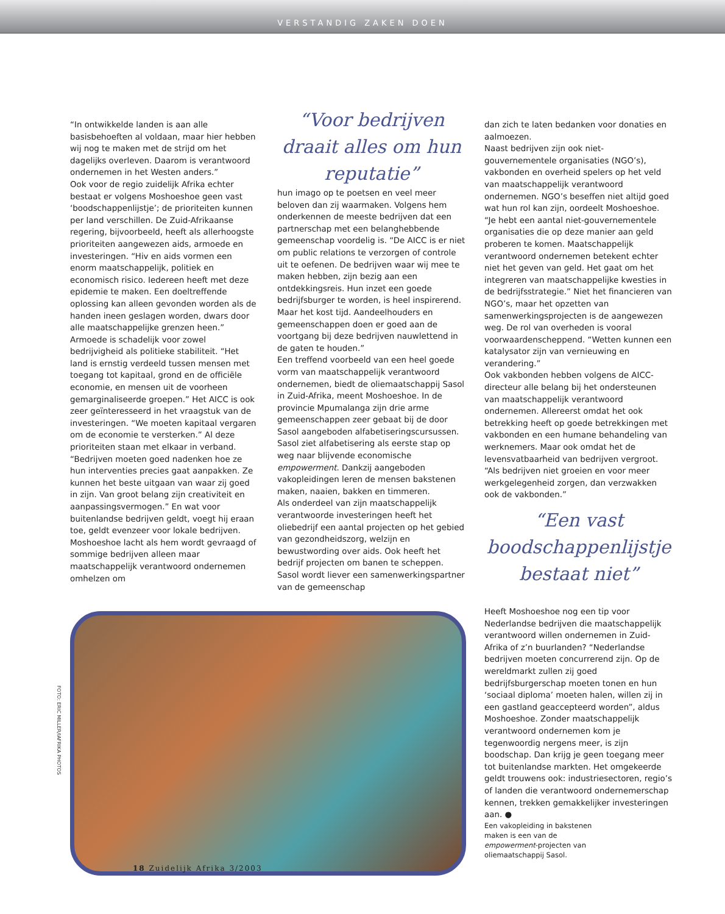VERSTANDIG ZAKEN DOEN
“In ontwikkelde landen is aan alle basisbehoeften al voldaan, maar hier hebben wij nog te maken met de strijd om het dagelijks overleven. Daarom is verantwoord ondernemen in het Westen anders.”
Ook voor de regio zuidelijk Afrika echter bestaat er volgens Moshoeshoe geen vast ‘boodschappenlijstje’; de prioriteiten kunnen per land verschillen. De Zuid-Afrikaanse regering, bijvoorbeeld, heeft als allerhoogste prioriteiten aangewezen aids, armoede en investeringen. “Hiv en aids vormen een enorm maatschappelijk, politiek en economisch risico. Iedereen heeft met deze epidemie te maken. Een doeltreffende oplossing kan alleen gevonden worden als de handen ineen geslagen worden, dwars door alle maatschappelijke grenzen heen.”
Armoede is schadelijk voor zowel bedrijvigheid als politieke stabiliteit. “Het land is ernstig verdeeld tussen mensen met toegang tot kapitaal, grond en de officiële economie, en mensen uit de voorheen gemarginaliseerde groepen.” Het AICC is ook zeer geïnteresseerd in het vraagstuk van de investeringen. “We moeten kapitaal vergaren om de economie te versterken.” Al deze prioriteiten staan met elkaar in verband. “Bedrijven moeten goed nadenken hoe ze hun interventies precies gaat aanpakken. Ze kunnen het beste uitgaan van waar zij goed in zijn. Van groot belang zijn creativiteit en aanpassingsvermogen.” En wat voor buitenlandse bedrijven geldt, voegt hij eraan toe, geldt evenzeer voor lokale bedrijven.
Moshoeshoe lacht als hem wordt gevraagd of sommige bedrijven alleen maar maatschappelijk verantwoord ondernemen omhelzen om
“Voor bedrijven draait alles om hun reputatie”
hun imago op te poetsen en veel meer beloven dan zij waarmaken. Volgens hem onderkennen de meeste bedrijven dat een partnerschap met een belanghebbende gemeenschap voordelig is. “De AICC is er niet om public relations te verzorgen of controle uit te oefenen. De bedrijven waar wij mee te maken hebben, zijn bezig aan een ontdekkingsreis. Hun inzet een goede bedrijfsburger te worden, is heel inspirerend. Maar het kost tijd. Aandeelhouders en gemeenschappen doen er goed aan de voortgang bij deze bedrijven nauwlettend in de gaten te houden.”
Een treffend voorbeeld van een heel goede vorm van maatschappelijk verantwoord ondernemen, biedt de oliemaatschappij Sasol in Zuid-Afrika, meent Moshoeshoe. In de provincie Mpumalanga zijn drie arme gemeenschappen zeer gebaat bij de door Sasol aangeboden alfabetiseringscursussen. Sasol ziet alfabetisering als eerste stap op weg naar blijvende economische empowerment. Dankzij aangeboden vakopleidingen leren de mensen bakstenen maken, naaien, bakken en timmeren.
Als onderdeel van zijn maatschappelijk verantwoorde investeringen heeft het oliebedrijf een aantal projecten op het gebied van gezondheidszorg, welzijn en bewustwording over aids. Ook heeft het bedrijf projecten om banen te scheppen. Sasol wordt liever een samenwerkingspartner van de gemeenschap
dan zich te laten bedanken voor donaties en aalmoezen.
Naast bedrijven zijn ook niet-gouvernementele organisaties (NGO’s), vakbonden en overheid spelers op het veld van maatschappelijk verantwoord ondernemen. NGO’s beseffen niet altijd goed wat hun rol kan zijn, oordeelt Moshoeshoe. “Je hebt een aantal niet-gouvernementele organisaties die op deze manier aan geld proberen te komen. Maatschappelijk verantwoord ondernemen betekent echter niet het geven van geld. Het gaat om het integreren van maatschappelijke kwesties in de bedrijfsstrategie.” Niet het financieren van NGO’s, maar het opzetten van samenwerkingsprojecten is de aangewezen weg. De rol van overheden is vooral voorwaardenscheppend. “Wetten kunnen een katalysator zijn van vernieuwing en verandering.”
Ook vakbonden hebben volgens de AICC-directeur alle belang bij het ondersteunen van maatschappelijk verantwoord ondernemen. Allereerst omdat het ook betrekking heeft op goede betrekkingen met vakbonden en een humane behandeling van werknemers. Maar ook omdat het de levensvatbaarheid van bedrijven vergroot. “Als bedrijven niet groeien en voor meer werkgelegenheid zorgen, dan verzwakken ook de vakbonden.”
“Een vast boodschappenlijstje bestaat niet”
Heeft Moshoeshoe nog een tip voor Nederlandse bedrijven die maatschappelijk verantwoord willen ondernemen in Zuid-Afrika of z’n buurlanden? “Nederlandse bedrijven moeten concurrerend zijn. Op de wereldmarkt zullen zij goed bedrijfsburgerschap moeten tonen en hun ‘sociaal diploma’ moeten halen, willen zij in een gastland geaccepteerd worden”, aldus Moshoeshoe. Zonder maatschappelijk verantwoord ondernemen kom je tegenwoordig nergens meer, is zijn boodschap. Dan krijg je geen toegang meer tot buitenlandse markten. Het omgekeerde geldt trouwens ook: industriesectoren, regio’s of landen die verantwoord ondernemerschap kennen, trekken gemakkelijker investeringen aan. ●
Een vakopleiding in bakstenen maken is een van de empowerment-projecten van oliemaatschappij Sasol.
FOTO: ERIC MILLER/IAFRIKA PHOTOS
18 Zuidelijk Afrika 3/2003